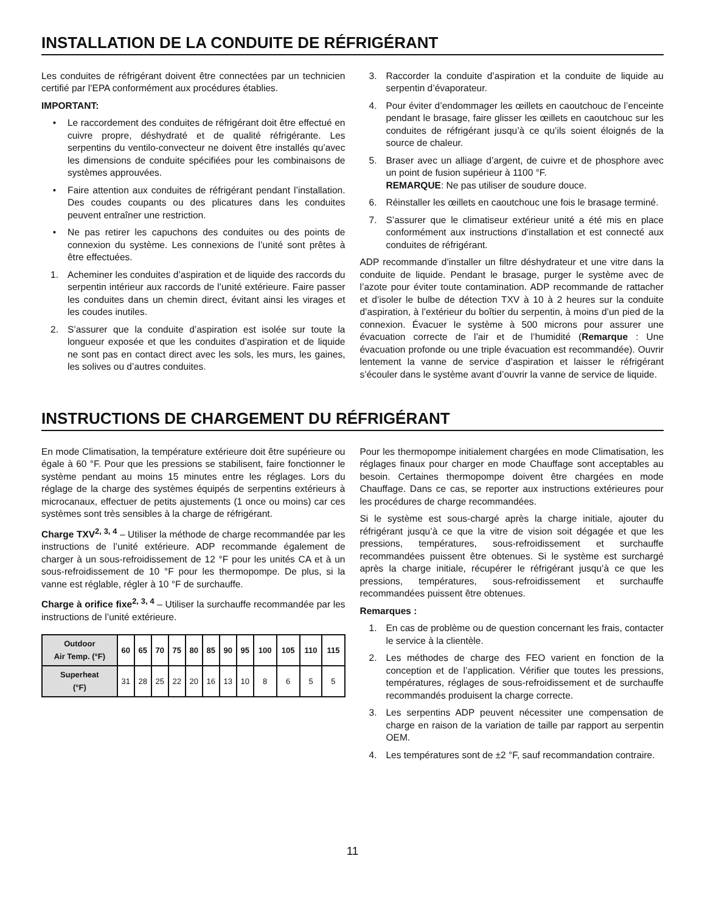INSTALLATION DE LA CONDUITE DE RÉFRIGÉRANT
Les conduites de réfrigérant doivent être connectées par un technicien certifié par l’EPA conformément aux procédures établies.
IMPORTANT:
• Le raccordement des conduites de réfrigérant doit être effectué en cuivre propre, déshydraté et de qualité réfrigérante. Les serpentins du ventilo-convecteur ne doivent être installés qu’avec les dimensions de conduite spécifiées pour les combinaisons de systèmes approuvées.
• Faire attention aux conduites de réfrigérant pendant l’installation. Des coudes coupants ou des plicatures dans les conduites peuvent entraîner une restriction.
• Ne pas retirer les capuchons des conduites ou des points de connexion du système. Les connexions de l’unité sont prêtes à être effectuées.
1. Acheminer les conduites d’aspiration et de liquide des raccords du serpentin intérieur aux raccords de l’unité extérieure. Faire passer les conduites dans un chemin direct, évitant ainsi les virages et les coudes inutiles.
2. S’assurer que la conduite d’aspiration est isolée sur toute la longueur exposée et que les conduites d’aspiration et de liquide ne sont pas en contact direct avec les sols, les murs, les gaines, les solives ou d’autres conduites.
3. Raccorder la conduite d’aspiration et la conduite de liquide au serpentin d’évaporateur.
4. Pour éviter d’endommager les œillets en caoutchouc de l’enceinte pendant le brasage, faire glisser les œillets en caoutchouc sur les conduites de réfrigérant jusqu’à ce qu’ils soient éloignés de la source de chaleur.
5. Braser avec un alliage d’argent, de cuivre et de phosphore avec un point de fusion supérieur à 1100 °F.
REMARQUE: Ne pas utiliser de soudure douce.
6. Réinstaller les œillets en caoutchouc une fois le brasage terminé.
7. S’assurer que le climatiseur extérieur unité a été mis en place conformément aux instructions d’installation et est connecté aux conduites de réfrigérant.
ADP recommande d’installer un filtre déshydrateur et une vitre dans la conduite de liquide. Pendant le brasage, purger le système avec de l’azote pour éviter toute contamination. ADP recommande de rattacher et d’isoler le bulbe de détection TXV à 10 à 2 heures sur la conduite d’aspiration, à l’extérieur du boîtier du serpentin, à moins d’un pied de la connexion. Évacuer le système à 500 microns pour assurer une évacuation correcte de l’air et de l’humidité (Remarque : Une évacuation profonde ou une triple évacuation est recommandée). Ouvrir lentement la vanne de service d’aspiration et laisser le réfrigérant s’écouler dans le système avant d’ouvrir la vanne de service de liquide.
INSTRUCTIONS DE CHARGEMENT DU RÉFRIGÉRANT
En mode Climatisation, la température extérieure doit être supérieure ou égale à 60 °F. Pour que les pressions se stabilisent, faire fonctionner le système pendant au moins 15 minutes entre les réglages. Lors du réglage de la charge des systèmes équipés de serpentins extérieurs à microcanaux, effectuer de petits ajustements (1 once ou moins) car ces systèmes sont très sensibles à la charge de réfrigérant.
Charge TXV<sup>2, 3, 4</sup> – Utiliser la méthode de charge recommandée par les instructions de l’unité extérieure. ADP recommande également de charger à un sous-refroidissement de 12 °F pour les unités CA et à un sous-refroidissement de 10 °F pour les thermopompe. De plus, si la vanne est réglable, régler à 10 °F de surchauffe.
Charge à orifice fixe<sup>2, 3, 4</sup> – Utiliser la surchauffe recommandée par les instructions de l’unité extérieure.
| Outdoor Air Temp. (°F) | 60 | 65 | 70 | 75 | 80 | 85 | 90 | 95 | 100 | 105 | 110 | 115 |
| --- | --- | --- | --- | --- | --- | --- | --- | --- | --- | --- | --- | --- |
| Superheat (°F) | 31 | 28 | 25 | 22 | 20 | 16 | 13 | 10 | 8 | 6 | 5 | 5 |
Pour les thermopompe initialement chargées en mode Climatisation, les réglages finaux pour charger en mode Chauffage sont acceptables au besoin. Certaines thermopompe doivent être chargées en mode Chauffage. Dans ce cas, se reporter aux instructions extérieures pour les procédures de charge recommandées.
Si le système est sous-chargé après la charge initiale, ajouter du réfrigérant jusqu’à ce que la vitre de vision soit dégagée et que les pressions, températures, sous-refroidissement et surchauffe recommandées puissent être obtenues. Si le système est surchargé après la charge initiale, récupérer le réfrigérant jusqu’à ce que les pressions, températures, sous-refroidissement et surchauffe recommandées puissent être obtenues.
Remarques :
1. En cas de problème ou de question concernant les frais, contacter le service à la clientèle.
2. Les méthodes de charge des FEO varient en fonction de la conception et de l’application. Vérifier que toutes les pressions, températures, réglages de sous-refroidissement et de surchauffe recommandés produisent la charge correcte.
3. Les serpentins ADP peuvent nécessiter une compensation de charge en raison de la variation de taille par rapport au serpentin OEM.
4. Les températures sont de ±2 °F, sauf recommandation contraire.
11